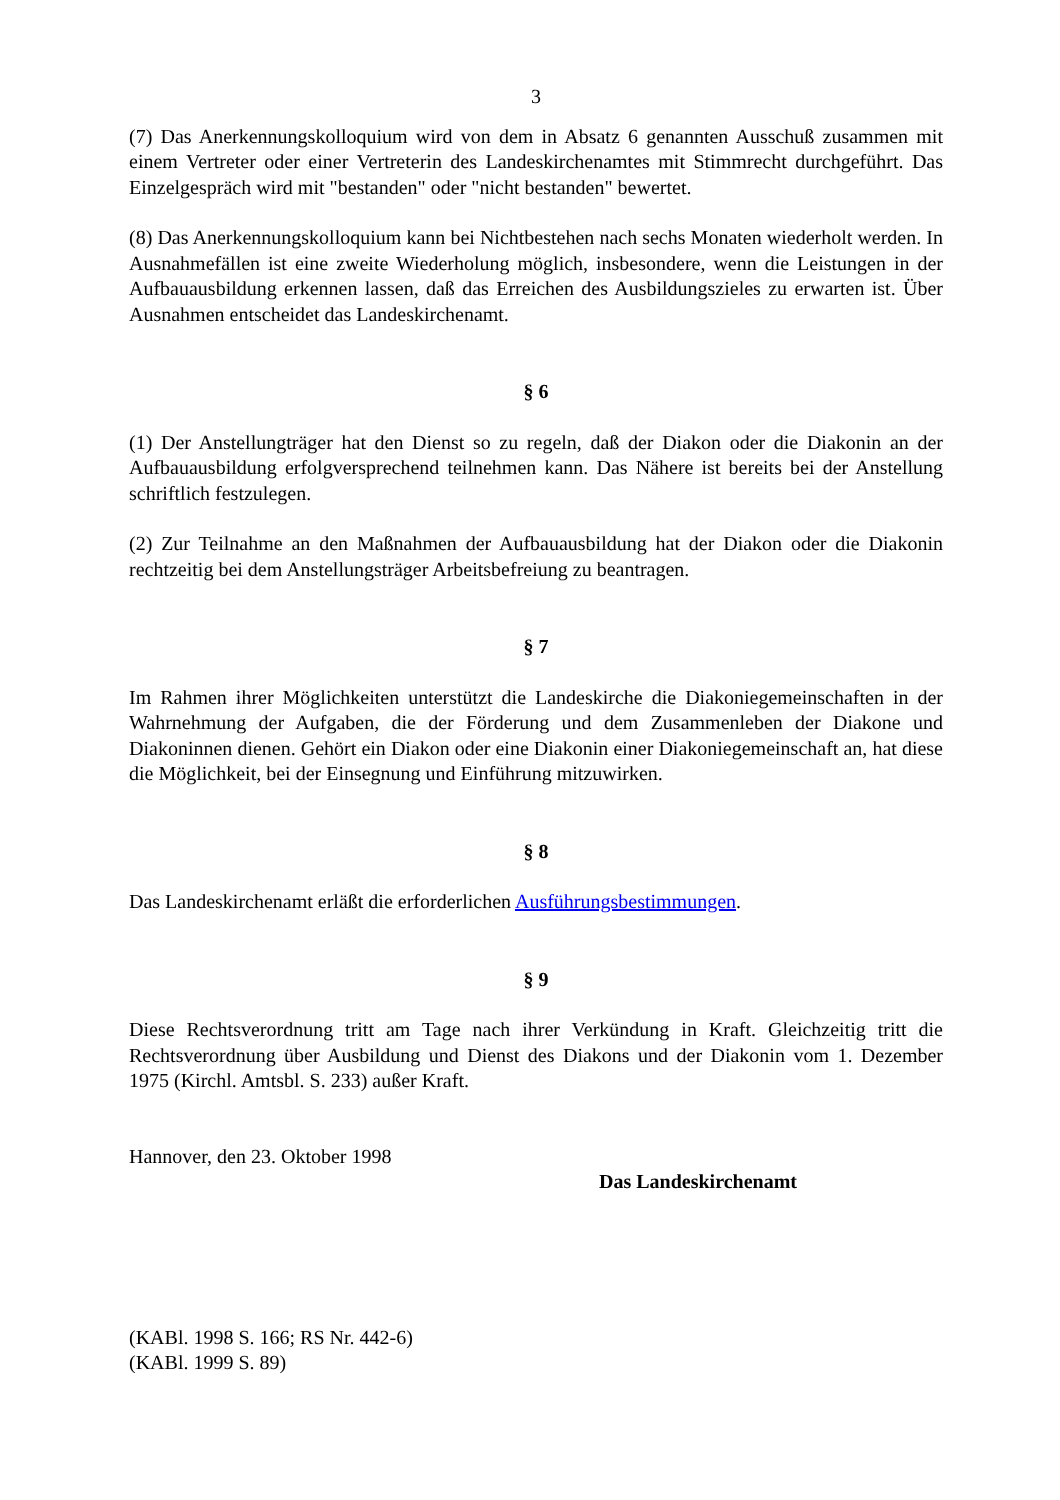3
(7) Das Anerkennungskolloquium wird von dem in Absatz 6 genannten Ausschuß zusammen mit einem Vertreter oder einer Vertreterin des Landeskirchenamtes mit Stimmrecht durchge­führt. Das Einzelgespräch wird mit "bestanden" oder "nicht bestanden" bewertet.
(8) Das Anerkennungskolloquium kann bei Nichtbestehen nach sechs Monaten wiederholt werden. In Ausnahmefällen ist eine zweite Wiederholung möglich, insbesondere, wenn die Leistungen in der Aufbauausbildung erkennen lassen, daß das Erreichen des Ausbildungszieles zu erwarten ist. Über Ausnahmen entscheidet das Landeskirchenamt.
§ 6
(1) Der Anstellungträger hat den Dienst so zu regeln, daß der Diakon oder die Diakonin an der Aufbauausbildung erfolgversprechend teilnehmen kann. Das Nähere ist bereits bei der Anstellung schriftlich festzulegen.
(2) Zur Teilnahme an den Maßnahmen der Aufbauausbildung hat der Diakon oder die Diako­nin rechtzeitig bei dem Anstellungsträger Arbeitsbefreiung zu beantragen.
§ 7
Im Rahmen ihrer Möglichkeiten unterstützt die Landeskirche die Diakoniegemeinschaften in der Wahrnehmung der Aufgaben, die der Förderung und dem Zusammenleben der Diakone und Diakoninnen dienen. Gehört ein Diakon oder eine Diakonin einer Diakoniegemeinschaft an, hat diese die Möglichkeit, bei der Einsegnung und Einführung mitzuwirken.
§ 8
Das Landeskirchenamt erläßt die erforderlichen Ausführungsbestimmungen.
§ 9
Diese Rechtsverordnung tritt am Tage nach ihrer Verkündung in Kraft. Gleichzeitig tritt die Rechtsverordnung über Ausbildung und Dienst des Diakons und der Diakonin vom 1. Dezem­ber 1975 (Kirchl. Amtsbl. S. 233) außer Kraft.
Hannover, den 23. Oktober 1998
Das Landeskirchenamt
(KABl. 1998 S. 166; RS Nr. 442-6)
(KABl. 1999 S. 89)